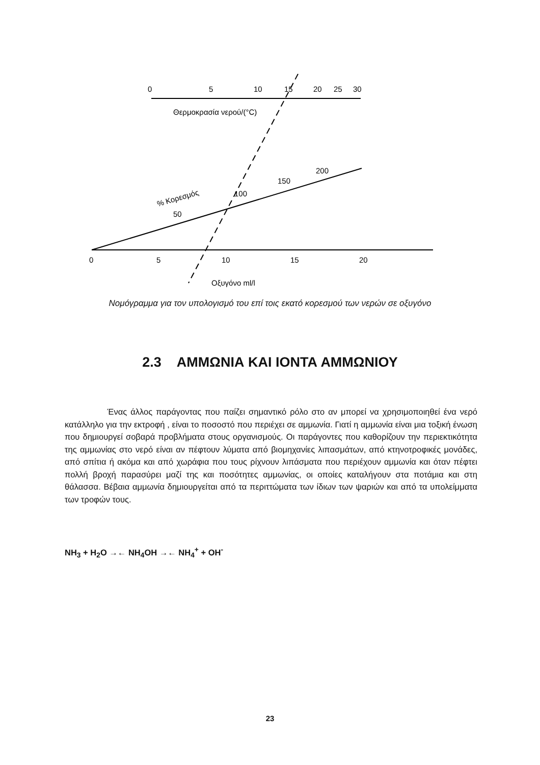0
5
10
15
20
25
30
Θερμοκρασία νερού/(°C)
% Κορεσμός
50
100
150
200
0
5
10
15
20
Οξυγόνο ml/l
Νομόγραμμα για τον υπολογισμό του επί τοις εκατό κορεσμού των νερών σε οξυγόνο
2.3 ΑΜΜΩΝΙΑ ΚΑΙ ΙΟΝΤΑ ΑΜΜΩΝΙΟΥ
Ένας άλλος παράγοντας που παίζει σημαντικό ρόλο στο αν μπορεί να χρησιμοποιηθεί ένα νερό κατάλληλο για την εκτροφή , είναι το ποσοστό που περιέχει σε αμμωνία. Γιατί η αμμωνία είναι μια τοξική ένωση που δημιουργεί σοβαρά προβλήματα στους οργανισμούς. Οι παράγοντες που καθορίζουν την περιεκτικότητα της αμμωνίας στο νερό είναι αν πέφτουν λύματα από βιομηχανίες λιπασμάτων, από κτηνοτροφικές μονάδες, από σπίτια ή ακόμα και από χωράφια που τους ρίχνουν λιπάσματα που περιέχουν αμμωνία και όταν πέφτει πολλή βροχή παρασύρει μαζί της και ποσότητες αμμωνίας, οι οποίες καταλήγουν στα ποτάμια και στη θάλασσα. Βέβαια αμμωνία δημιουργείται από τα περιττώματα των ίδιων των ψαριών και από τα υπολείμματα των τροφών τους.
NH<sub>3</sub> + H<sub>2</sub>O →← NH<sub>4</sub>OH →← NH<sub>4</sub><sup>+</sup> + OH<sup>-</sup>
23